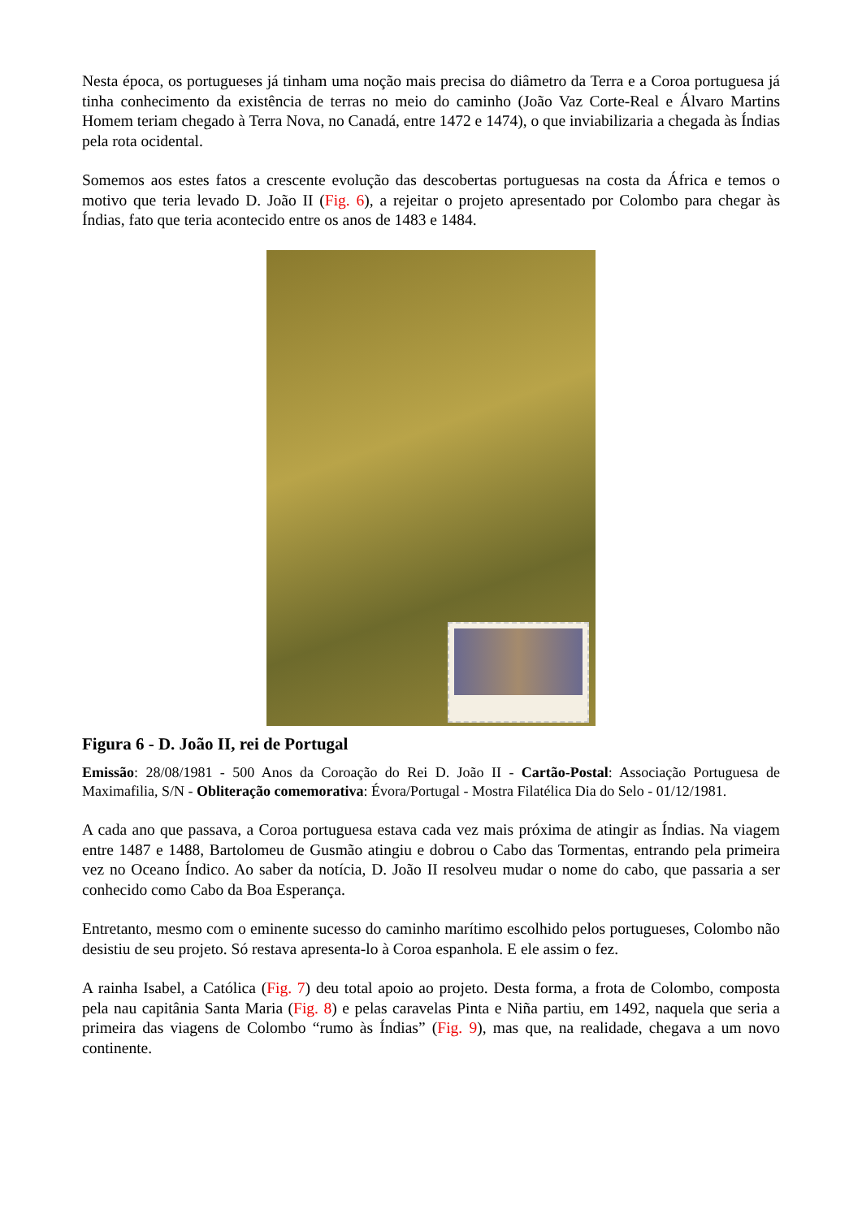Nesta época, os portugueses já tinham uma noção mais precisa do diâmetro da Terra e a Coroa portuguesa já tinha conhecimento da existência de terras no meio do caminho (João Vaz Corte-Real e Álvaro Martins Homem teriam chegado à Terra Nova, no Canadá, entre 1472 e 1474), o que inviabilizaria a chegada às Índias pela rota ocidental.
Somemos aos estes fatos a crescente evolução das descobertas portuguesas na costa da África e temos o motivo que teria levado D. João II (Fig. 6), a rejeitar o projeto apresentado por Colombo para chegar às Índias, fato que teria acontecido entre os anos de 1483 e 1484.
Figura 6 - D. João II, rei de Portugal
Emissão: 28/08/1981 - 500 Anos da Coroação do Rei D. João II - Cartão-Postal: Associação Portuguesa de Maximafilia, S/N - Obliteração comemorativa: Évora/Portugal - Mostra Filatélica Dia do Selo - 01/12/1981.
A cada ano que passava, a Coroa portuguesa estava cada vez mais próxima de atingir as Índias. Na viagem entre 1487 e 1488, Bartolomeu de Gusmão atingiu e dobrou o Cabo das Tormentas, entrando pela primeira vez no Oceano Índico. Ao saber da notícia, D. João II resolveu mudar o nome do cabo, que passaria a ser conhecido como Cabo da Boa Esperança.
Entretanto, mesmo com o eminente sucesso do caminho marítimo escolhido pelos portugueses, Colombo não desistiu de seu projeto. Só restava apresenta-lo à Coroa espanhola. E ele assim o fez.
A rainha Isabel, a Católica (Fig. 7) deu total apoio ao projeto. Desta forma, a frota de Colombo, composta pela nau capitânia Santa Maria (Fig. 8) e pelas caravelas Pinta e Niña partiu, em 1492, naquela que seria a primeira das viagens de Colombo “rumo às Índias” (Fig. 9), mas que, na realidade, chegava a um novo continente.